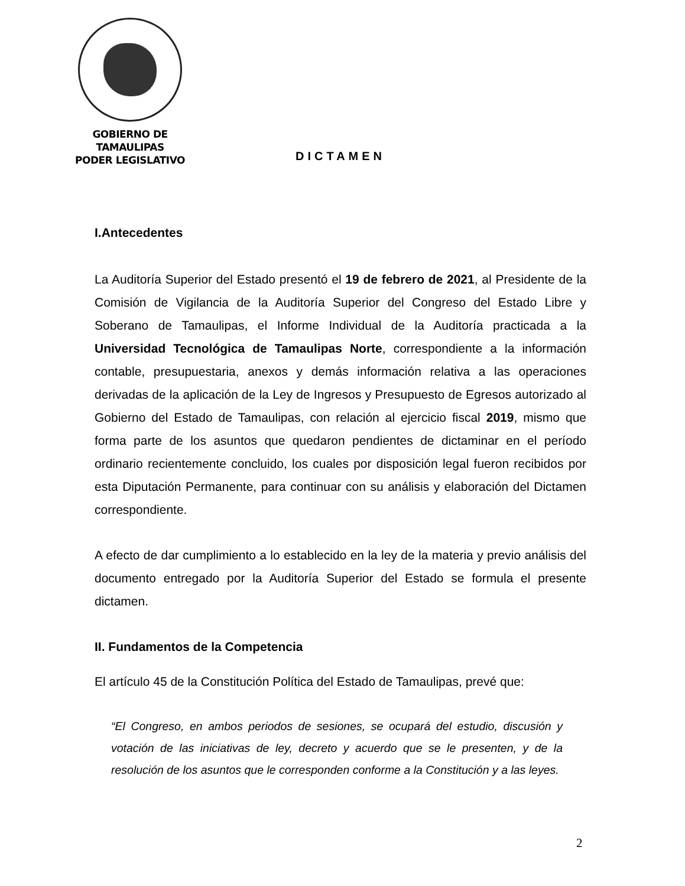GOBIERNO DE TAMAULIPAS
PODER LEGISLATIVO
DICTAMEN
I.Antecedentes
La Auditoría Superior del Estado presentó el 19 de febrero de 2021, al Presidente de la Comisión de Vigilancia de la Auditoría Superior del Congreso del Estado Libre y Soberano de Tamaulipas, el Informe Individual de la Auditoría practicada a la Universidad Tecnológica de Tamaulipas Norte, correspondiente a la información contable, presupuestaria, anexos y demás información relativa a las operaciones derivadas de la aplicación de la Ley de Ingresos y Presupuesto de Egresos autorizado al Gobierno del Estado de Tamaulipas, con relación al ejercicio fiscal 2019, mismo que forma parte de los asuntos que quedaron pendientes de dictaminar en el período ordinario recientemente concluido, los cuales por disposición legal fueron recibidos por esta Diputación Permanente, para continuar con su análisis y elaboración del Dictamen correspondiente.
A efecto de dar cumplimiento a lo establecido en la ley de la materia y previo análisis del documento entregado por la Auditoría Superior del Estado se formula el presente dictamen.
II. Fundamentos de la Competencia
El artículo 45 de la Constitución Política del Estado de Tamaulipas, prevé que:
“El Congreso, en ambos periodos de sesiones, se ocupará del estudio, discusión y votación de las iniciativas de ley, decreto y acuerdo que se le presenten, y de la resolución de los asuntos que le corresponden conforme a la Constitución y a las leyes.
2